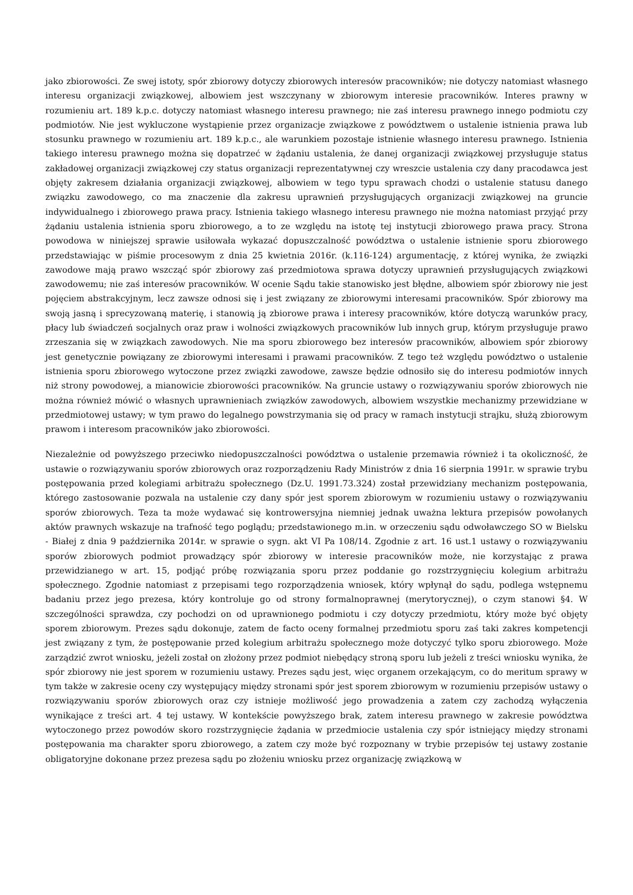jako zbiorowości. Ze swej istoty, spór zbiorowy dotyczy zbiorowych interesów pracowników; nie dotyczy natomiast własnego interesu organizacji związkowej, albowiem jest wszczynany w zbiorowym interesie pracowników. Interes prawny w rozumieniu art. 189 k.p.c. dotyczy natomiast własnego interesu prawnego; nie zaś interesu prawnego innego podmiotu czy podmiotów. Nie jest wykluczone wystąpienie przez organizacje związkowe z powództwem o ustalenie istnienia prawa lub stosunku prawnego w rozumieniu art. 189 k.p.c., ale warunkiem pozostaje istnienie własnego interesu prawnego. Istnienia takiego interesu prawnego można się dopatrzeć w żądaniu ustalenia, że danej organizacji związkowej przysługuje status zakładowej organizacji związkowej czy status organizacji reprezentatywnej czy wreszcie ustalenia czy dany pracodawca jest objęty zakresem działania organizacji związkowej, albowiem w tego typu sprawach chodzi o ustalenie statusu danego związku zawodowego, co ma znaczenie dla zakresu uprawnień przysługujących organizacji związkowej na gruncie indywidualnego i zbiorowego prawa pracy. Istnienia takiego własnego interesu prawnego nie można natomiast przyjąć przy żądaniu ustalenia istnienia sporu zbiorowego, a to ze względu na istotę tej instytucji zbiorowego prawa pracy. Strona powodowa w niniejszej sprawie usiłowała wykazać dopuszczalność powództwa o ustalenie istnienie sporu zbiorowego przedstawiając w piśmie procesowym z dnia 25 kwietnia 2016r. (k.116-124) argumentację, z której wynika, że związki zawodowe mają prawo wszcząć spór zbiorowy zaś przedmiotowa sprawa dotyczy uprawnień przysługujących związkowi zawodowemu; nie zaś interesów pracowników. W ocenie Sądu takie stanowisko jest błędne, albowiem spór zbiorowy nie jest pojęciem abstrakcyjnym, lecz zawsze odnosi się i jest związany ze zbiorowymi interesami pracowników. Spór zbiorowy ma swoją jasną i sprecyzowaną materię, i stanowią ją zbiorowe prawa i interesy pracowników, które dotyczą warunków pracy, płacy lub świadczeń socjalnych oraz praw i wolności związkowych pracowników lub innych grup, którym przysługuje prawo zrzeszania się w związkach zawodowych. Nie ma sporu zbiorowego bez interesów pracowników, albowiem spór zbiorowy jest genetycznie powiązany ze zbiorowymi interesami i prawami pracowników. Z tego też względu powództwo o ustalenie istnienia sporu zbiorowego wytoczone przez związki zawodowe, zawsze będzie odnosiło się do interesu podmiotów innych niż strony powodowej, a mianowicie zbiorowości pracowników. Na gruncie ustawy o rozwiązywaniu sporów zbiorowych nie można również mówić o własnych uprawnieniach związków zawodowych, albowiem wszystkie mechanizmy przewidziane w przedmiotowej ustawy; w tym prawo do legalnego powstrzymania się od pracy w ramach instytucji strajku, służą zbiorowym prawom i interesom pracowników jako zbiorowości.
Niezależnie od powyższego przeciwko niedopuszczalności powództwa o ustalenie przemawia również i ta okoliczność, że ustawie o rozwiązywaniu sporów zbiorowych oraz rozporządzeniu Rady Ministrów z dnia 16 sierpnia 1991r. w sprawie trybu postępowania przed kolegiami arbitrażu społecznego (Dz.U. 1991.73.324) został przewidziany mechanizm postępowania, którego zastosowanie pozwala na ustalenie czy dany spór jest sporem zbiorowym w rozumieniu ustawy o rozwiązywaniu sporów zbiorowych. Teza ta może wydawać się kontrowersyjna niemniej jednak uważna lektura przepisów powołanych aktów prawnych wskazuje na trafność tego poglądu; przedstawionego m.in. w orzeczeniu sądu odwoławczego SO w Bielsku - Białej z dnia 9 października 2014r. w sprawie o sygn. akt VI Pa 108/14. Zgodnie z art. 16 ust.1 ustawy o rozwiązywaniu sporów zbiorowych podmiot prowadzący spór zbiorowy w interesie pracowników może, nie korzystając z prawa przewidzianego w art. 15, podjąć próbę rozwiązania sporu przez poddanie go rozstrzygnięciu kolegium arbitrażu społecznego. Zgodnie natomiast z przepisami tego rozporządzenia wniosek, który wpłynął do sądu, podlega wstępnemu badaniu przez jego prezesa, który kontroluje go od strony formalnoprawnej (merytorycznej), o czym stanowi §4. W szczególności sprawdza, czy pochodzi on od uprawnionego podmiotu i czy dotyczy przedmiotu, który może być objęty sporem zbiorowym. Prezes sądu dokonuje, zatem de facto oceny formalnej przedmiotu sporu zaś taki zakres kompetencji jest związany z tym, że postępowanie przed kolegium arbitrażu społecznego może dotyczyć tylko sporu zbiorowego. Może zarządzić zwrot wniosku, jeżeli został on złożony przez podmiot niebędący stroną sporu lub jeżeli z treści wniosku wynika, że spór zbiorowy nie jest sporem w rozumieniu ustawy. Prezes sądu jest, więc organem orzekającym, co do meritum sprawy w tym także w zakresie oceny czy występujący między stronami spór jest sporem zbiorowym w rozumieniu przepisów ustawy o rozwiązywaniu sporów zbiorowych oraz czy istnieje możliwość jego prowadzenia a zatem czy zachodzą wyłączenia wynikające z treści art. 4 tej ustawy. W kontekście powyższego brak, zatem interesu prawnego w zakresie powództwa wytoczonego przez powodów skoro rozstrzygnięcie żądania w przedmiocie ustalenia czy spór istniejący między stronami postępowania ma charakter sporu zbiorowego, a zatem czy może być rozpoznany w trybie przepisów tej ustawy zostanie obligatoryjne dokonane przez prezesa sądu po złożeniu wniosku przez organizację związkową w